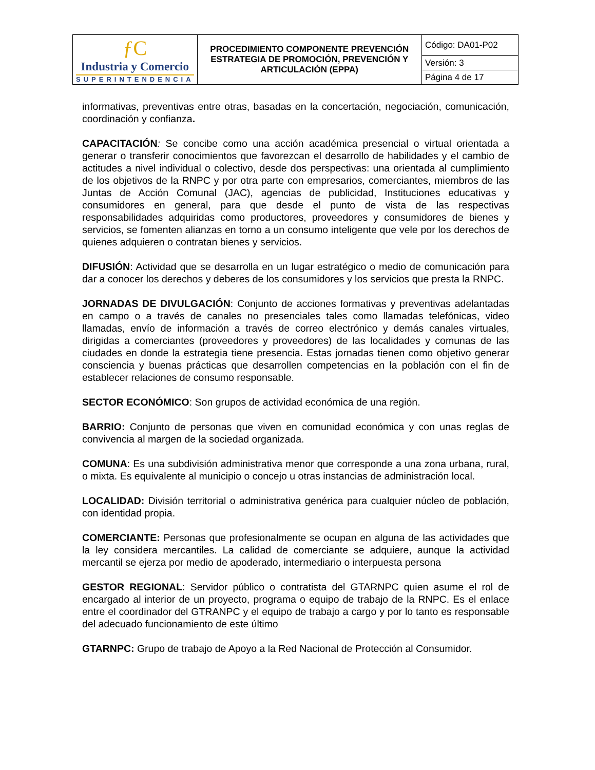| ƒC Industria y Comercio SUPERINTENDENCIA | PROCEDIMIENTO COMPONENTE PREVENCIÓN ESTRATEGIA DE PROMOCIÓN, PREVENCIÓN Y ARTICULACIÓN (EPPA) | Código: DA01-P02 |
| | | Versión: 3 |
| | | Página 4 de 17 |
informativas, preventivas entre otras, basadas en la concertación, negociación, comunicación, coordinación y confianza.
CAPACITACIÓN: Se concibe como una acción académica presencial o virtual orientada a generar o transferir conocimientos que favorezcan el desarrollo de habilidades y el cambio de actitudes a nivel individual o colectivo, desde dos perspectivas: una orientada al cumplimiento de los objetivos de la RNPC y por otra parte con empresarios, comerciantes, miembros de las Juntas de Acción Comunal (JAC), agencias de publicidad, Instituciones educativas y consumidores en general, para que desde el punto de vista de las respectivas responsabilidades adquiridas como productores, proveedores y consumidores de bienes y servicios, se fomenten alianzas en torno a un consumo inteligente que vele por los derechos de quienes adquieren o contratan bienes y servicios.
DIFUSIÓN: Actividad que se desarrolla en un lugar estratégico o medio de comunicación para dar a conocer los derechos y deberes de los consumidores y los servicios que presta la RNPC.
JORNADAS DE DIVULGACIÓN: Conjunto de acciones formativas y preventivas adelantadas en campo o a través de canales no presenciales tales como llamadas telefónicas, video llamadas, envío de información a través de correo electrónico y demás canales virtuales, dirigidas a comerciantes (proveedores y proveedores) de las localidades y comunas de las ciudades en donde la estrategia tiene presencia. Estas jornadas tienen como objetivo generar consciencia y buenas prácticas que desarrollen competencias en la población con el fin de establecer relaciones de consumo responsable.
SECTOR ECONÓMICO: Son grupos de actividad económica de una región.
BARRIO: Conjunto de personas que viven en comunidad económica y con unas reglas de convivencia al margen de la sociedad organizada.
COMUNA: Es una subdivisión administrativa menor que corresponde a una zona urbana, rural, o mixta. Es equivalente al municipio o concejo u otras instancias de administración local.
LOCALIDAD: División territorial o administrativa genérica para cualquier núcleo de población, con identidad propia.
COMERCIANTE: Personas que profesionalmente se ocupan en alguna de las actividades que la ley considera mercantiles. La calidad de comerciante se adquiere, aunque la actividad mercantil se ejerza por medio de apoderado, intermediario o interpuesta persona
GESTOR REGIONAL: Servidor público o contratista del GTARNPC quien asume el rol de encargado al interior de un proyecto, programa o equipo de trabajo de la RNPC. Es el enlace entre el coordinador del GTRANPC y el equipo de trabajo a cargo y por lo tanto es responsable del adecuado funcionamiento de este último
GTARNPC: Grupo de trabajo de Apoyo a la Red Nacional de Protección al Consumidor.